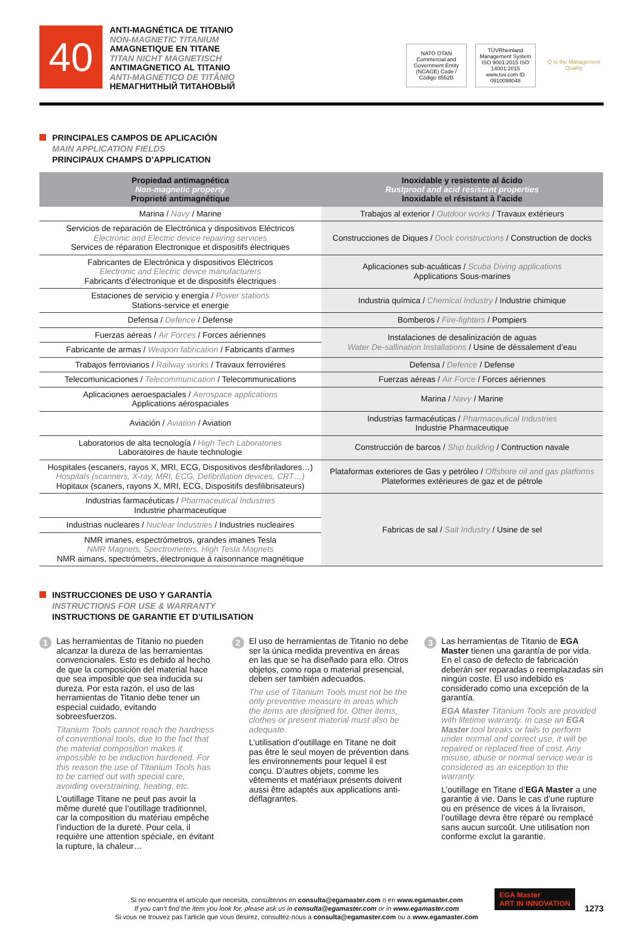40
ANTI-MAGNÉTICA DE TITANIO
NON-MAGNETIC TITANIUM
AMAGNETIQUE EN TITANE
TITAN NICHT MAGNETISCH
ANTIMAGNETICO AL TITANIO
ANTI-MAGNÉTICO DE TITÂNIO
НЕМАГНИТНЫЙ ТИТАНОВЫЙ
NATO OTAN
Commercial and Government Entity (NCAGE) Code / Código 8552B
TÜVRheinland Management System ISO 9001:2015 ISO 14001:2015 www.tuv.com ID 0910098048
Q to the Management Quality
PRINCIPALES CAMPOS DE APLICACIÓN
MAIN APPLICATION FIELDS
PRINCIPAUX CHAMPS D’APPLICATION
| Propiedad antimagnética Non-magnetic property Proprieté antimagnétique | Inoxidable y resistente al ácido Rustproof and acid resistant properties Inoxidable el résistant à l’acide |
| --- | --- |
| Marina / Navy / Marine | Trabajos al exterior / Outdoor works / Travaux extérieurs |
| Servicios de reparación de Electrónica y dispositivos Eléctricos Electronic and Electric device repairing services Services de réparation Electronique et dispositifs électriques | Construcciones de Diques / Dock constructions / Construction de docks |
| Fabricantes de Electrónica y dispositivos Eléctricos Electronic and Electric device manufacturers Fabricants d’électronique et de dispositifs électriques | Aplicaciones sub-acuáticas / Scuba Diving applications Applications Sous-marines |
| Estaciones de servicio y energía / Power stations Stations-service et energie | Industria química / Chemical Industry / Industrie chimique |
| Defensa / Defence / Defense | Bomberos / Fire-fighters / Pompiers |
| Fuerzas aéreas / Air Forces / Forces aériennes | Instalaciones de desalinización de aguas Water De-sallination Installations / Usine de déssalement d’eau |
| Fabricante de armas / Weapon fabrication / Fabricants d’armes | |
| Trabajos ferroviarios / Railway works / Travaux ferroviéres | Defensa / Defence / Defense |
| Telecomunicaciones / Telecommunication / Telecommunications | Fuerzas aéreas / Air Force / Forces aériennes |
| Aplicaciones aeroespaciales / Aerospace applications Applications aérospaciales | Marina / Navy / Marine |
| Aviación / Aviation / Aviation | Industrias farmacéuticas / Pharmaceutical Industries Industrie Pharmaceutique |
| Laboratorios de alta tecnología / High Tech Laboratories Laboratoires de haute technologie | Construcción de barcos / Ship building / Contruction navale |
| Hospitales (escaners, rayos X, MRI, ECG, Dispositivos desfibriladores…) Hospitals (scanners, X-ray, MRI, ECG, Defibrillation devices, CRT…) Hopitaux (scaners, rayons X, MRI, ECG, Dispositifs desfilibrisateurs) | Plataformas exteriores de Gas y petróleo / Offshore oil and gas platforms Plateformes extérieures de gaz et de pétrole |
| Industrias farmacéuticas / Pharmaceutical Industries Industrie pharmaceutique | Fabricas de sal / Salt Industry / Usine de sel |
| Industrias nucleares / Nuclear Industries / Industries nucleaires | |
| NMR imanes, espectrómetros, grandes imanes Tesla NMR Magnets, Spectrometers, High Tesla Magnets NMR aimans, spectrómetrs, électronique á raisonnance magnétique | |
INSTRUCCIONES DE USO Y GARANTÍA
INSTRUCTIONS FOR USE & WARRANTY
INSTRUCTIONS DE GARANTIE ET D’UTILISATION
1
Las herramientas de Titanio no pueden alcanzar la dureza de las herramientas convencionales. Esto es debido al hecho de que la composición del material hace que sea imposible que sea inducida su dureza. Por esta razón, el uso de las herramientas de Titanio debe tener un especial cuidado, evitando sobreesfuerzos.
Titanium Tools cannot reach the hardness of conventional tools, due to the fact that the material composition makes it impossible to be induction hardened. For this reason the use of Titanium Tools has to be carried out with special care, avoiding overstraining, heating, etc.
L’outillage Titane ne peut pas avoir la même dureté que l’outillage traditionnel, car la composition du matériau empêche l’induction de la dureté. Pour cela, il requière une attention spéciale, en évitant la rupture, la chaleur…
2
El uso de herramientas de Titanio no debe ser la única medida preventiva en áreas en las que se ha diseñado para ello. Otros objetos, como ropa o material presencial, deben ser también adecuados.
The use of Titanium Tools must not be the only preventive measure in areas which the items are designed for. Other items, clothes or present material must also be adequate.
L’utilisation d’outillage en Titane ne doit pas être le seul moyen de prévention dans les environnements pour lequel il est conçu. D’autres objets, comme les vêtements et matériaux présents doivent aussi être adaptés aux applications anti-déflagrantes.
3
Las herramientas de Titanio de EGA Master tienen una garantía de por vida. En el caso de defecto de fabricación deberán ser reparadas o reemplazadas sin ningún coste. El uso indebido es considerado como una excepción de la garantía.
EGA Master Titanium Tools are provided with lifetime warranty. In case an EGA Master tool breaks or fails to perform under normal and correct use, it will be repaired or replaced free of cost. Any misuse, abuse or normal service wear is considered as an exception to the warranty.
L’outillage en Titane d’EGA Master a une garantie á vie. Dans le cas d’une rupture ou en présence de vices á la livraison, l’outillage devra être réparé ou remplacé sans aucun surcoût. Une utilisation non conforme exclut la garantie.
Si no encuentra el artículo que necesita, consúltenos en consulta@egamaster.com o en www.egamaster.com
If you can’t find the item you look for, please ask us in consulta@egamaster.com or in www.egamaster.com
Si vous ne trouvez pas l’article que vous desirez, consultez-nous a consulta@egamaster.com ou a www.egamaster.com
EGA Master
ART IN INNOVATION
1273